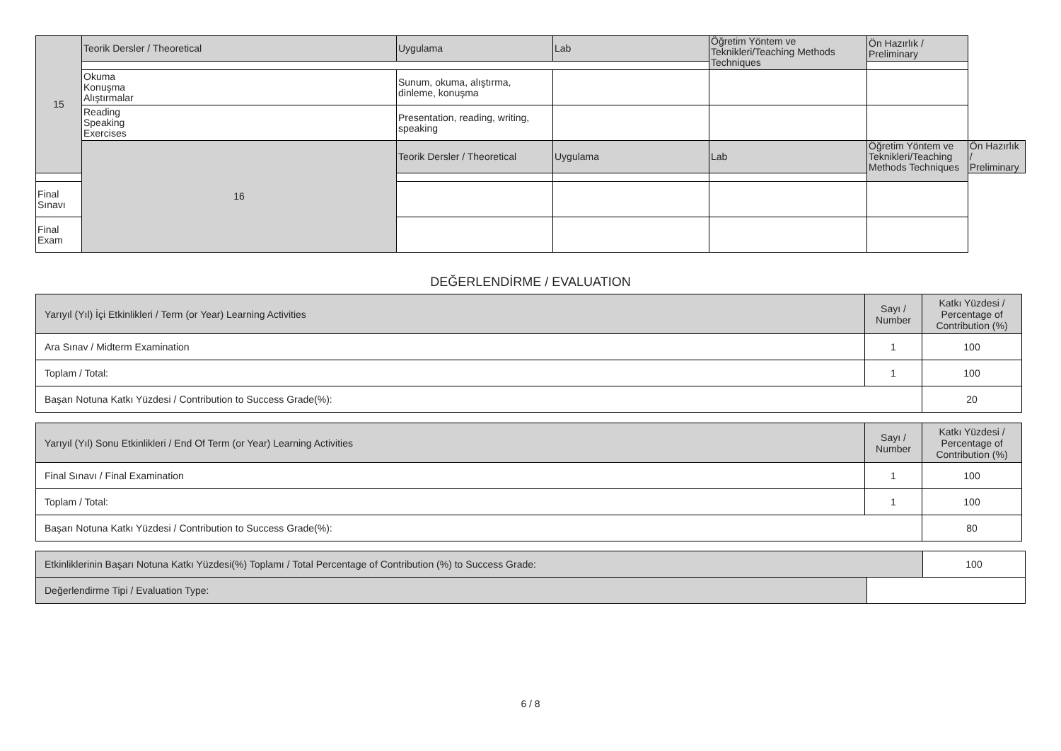| 15 | Teorik Dersler / Theoretical | Uygulama | Lab | Öğretim Yöntem ve Teknikleri/Teaching Methods Techniques | Ön Hazırlık / Preliminary | |
| | Okuma Konuşma Alıştırmalar | Sunum, okuma, alıştırma, dinleme, konuşma | | | | |
| | Reading Speaking Exercises | Presentation, reading, writing, speaking | | | | |
| | 16 | Teorik Dersler / Theoretical | Uygulama | Lab | Öğretim Yöntem ve Teknikleri/Teaching Methods Techniques | Ön Hazırlık / Preliminary |
| Final Sınavı | | | | | | |
| Final Exam | | | | | | |
DEĞERLENDİRME / EVALUATION
| Yarıyıl (Yıl) İçi Etkinlikleri / Term (or Year) Learning Activities | Sayı / Number | Katkı Yüzdesi / Percentage of Contribution (%) |
| Ara Sınav / Midterm Examination | 1 | 100 |
| Toplam / Total: | 1 | 100 |
| Başarı Notuna Katkı Yüzdesi / Contribution to Success Grade(%): | | 20 |
| Yarıyıl (Yıl) Sonu Etkinlikleri / End Of Term (or Year) Learning Activities | Sayı / Number | Katkı Yüzdesi / Percentage of Contribution (%) |
| Final Sınavı / Final Examination | 1 | 100 |
| Toplam / Total: | 1 | 100 |
| Başarı Notuna Katkı Yüzdesi / Contribution to Success Grade(%): | | 80 |
| Etkinliklerinin Başarı Notuna Katkı Yüzdesi(%) Toplamı / Total Percentage of Contribution (%) to Success Grade: | | 100 |
| Değerlendirme Tipi / Evaluation Type: | | |
6 / 8